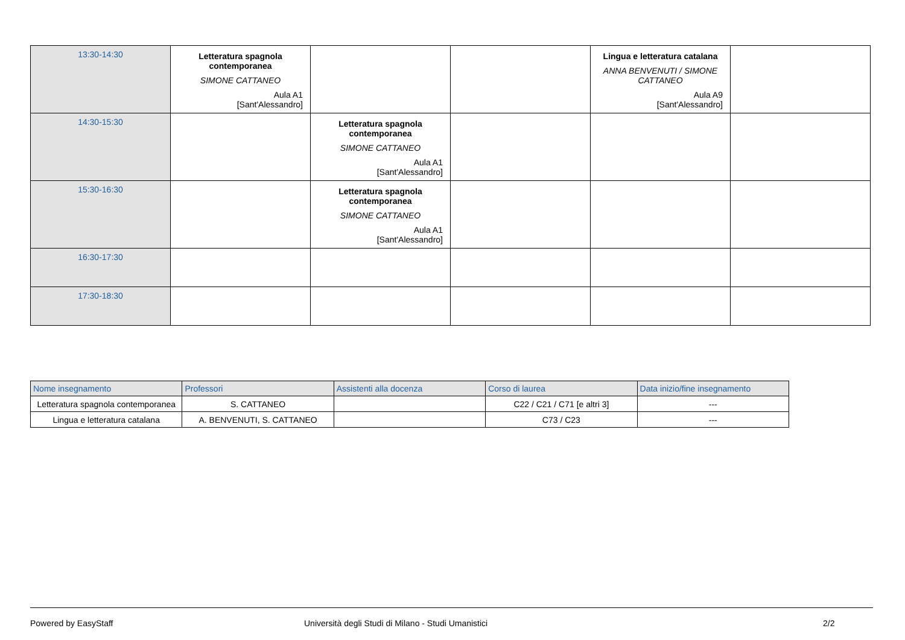| 13:30-14:30 | Letteratura spagnola contemporanea SIMONE CATTANEO Aula A1 [Sant'Alessandro] | | | Lingua e letteratura catalana ANNA BENVENUTI / SIMONE CATTANEO Aula A9 [Sant'Alessandro] | |
| 14:30-15:30 | | Letteratura spagnola contemporanea SIMONE CATTANEO Aula A1 [Sant'Alessandro] | | | |
| 15:30-16:30 | | Letteratura spagnola contemporanea SIMONE CATTANEO Aula A1 [Sant'Alessandro] | | | |
| 16:30-17:30 | | | | | |
| 17:30-18:30 | | | | | |
| Nome insegnamento | Professori | Assistenti alla docenza | Corso di laurea | Data inizio/fine insegnamento |
| --- | --- | --- | --- | --- |
| Letteratura spagnola contemporanea | S. CATTANEO | | C22 / C21 / C71 [e altri 3] | --- |
| Lingua e letteratura catalana | A. BENVENUTI, S. CATTANEO | | C73 / C23 | --- |
Powered by EasyStaff
Università degli Studi di Milano - Studi Umanistici
2/2